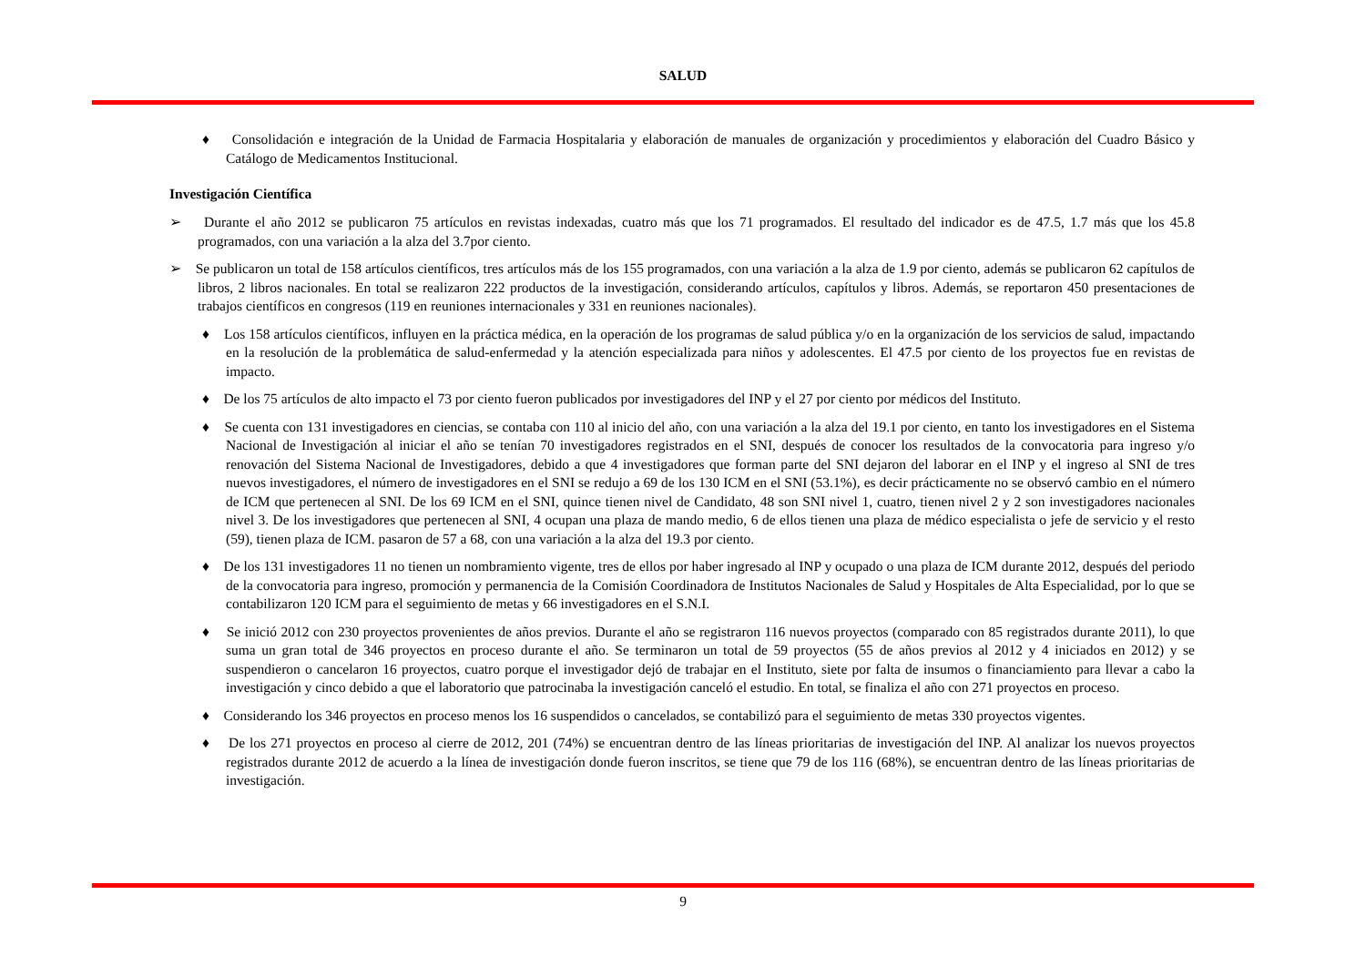SALUD
♦ Consolidación e integración de la Unidad de Farmacia Hospitalaria y elaboración de manuales de organización y procedimientos y elaboración del Cuadro Básico y Catálogo de Medicamentos Institucional.
Investigación Científica
➢ Durante el año 2012 se publicaron 75 artículos en revistas indexadas, cuatro más que los 71 programados. El resultado del indicador es de 47.5, 1.7 más que los 45.8 programados, con una variación a la alza del 3.7por ciento.
➢ Se publicaron un total de 158 artículos científicos, tres artículos más de los 155 programados, con una variación a la alza de 1.9 por ciento, además se publicaron 62 capítulos de libros, 2 libros nacionales. En total se realizaron 222 productos de la investigación, considerando artículos, capítulos y libros. Además, se reportaron 450 presentaciones de trabajos científicos en congresos (119 en reuniones internacionales y 331 en reuniones nacionales).
♦ Los 158 artículos científicos, influyen en la práctica médica, en la operación de los programas de salud pública y/o en la organización de los servicios de salud, impactando en la resolución de la problemática de salud-enfermedad y la atención especializada para niños y adolescentes. El 47.5 por ciento de los proyectos fue en revistas de impacto.
♦ De los 75 artículos de alto impacto el 73 por ciento fueron publicados por investigadores del INP y el 27 por ciento por médicos del Instituto.
♦ Se cuenta con 131 investigadores en ciencias, se contaba con 110 al inicio del año, con una variación a la alza del 19.1 por ciento, en tanto los investigadores en el Sistema Nacional de Investigación al iniciar el año se tenían 70 investigadores registrados en el SNI, después de conocer los resultados de la convocatoria para ingreso y/o renovación del Sistema Nacional de Investigadores, debido a que 4 investigadores que forman parte del SNI dejaron del laborar en el INP y el ingreso al SNI de tres nuevos investigadores, el número de investigadores en el SNI se redujo a 69 de los 130 ICM en el SNI (53.1%), es decir prácticamente no se observó cambio en el número de ICM que pertenecen al SNI. De los 69 ICM en el SNI, quince tienen nivel de Candidato, 48 son SNI nivel 1, cuatro, tienen nivel 2 y 2 son investigadores nacionales nivel 3. De los investigadores que pertenecen al SNI, 4 ocupan una plaza de mando medio, 6 de ellos tienen una plaza de médico especialista o jefe de servicio y el resto (59), tienen plaza de ICM. pasaron de 57 a 68, con una variación a la alza del 19.3 por ciento.
♦ De los 131 investigadores 11 no tienen un nombramiento vigente, tres de ellos por haber ingresado al INP y ocupado o una plaza de ICM durante 2012, después del periodo de la convocatoria para ingreso, promoción y permanencia de la Comisión Coordinadora de Institutos Nacionales de Salud y Hospitales de Alta Especialidad, por lo que se contabilizaron 120 ICM para el seguimiento de metas y 66 investigadores en el S.N.I.
♦ Se inició 2012 con 230 proyectos provenientes de años previos. Durante el año se registraron 116 nuevos proyectos (comparado con 85 registrados durante 2011), lo que suma un gran total de 346 proyectos en proceso durante el año. Se terminaron un total de 59 proyectos (55 de años previos al 2012 y 4 iniciados en 2012) y se suspendieron o cancelaron 16 proyectos, cuatro porque el investigador dejó de trabajar en el Instituto, siete por falta de insumos o financiamiento para llevar a cabo la investigación y cinco debido a que el laboratorio que patrocinaba la investigación canceló el estudio. En total, se finaliza el año con 271 proyectos en proceso.
♦ Considerando los 346 proyectos en proceso menos los 16 suspendidos o cancelados, se contabilizó para el seguimiento de metas 330 proyectos vigentes.
♦ De los 271 proyectos en proceso al cierre de 2012, 201 (74%) se encuentran dentro de las líneas prioritarias de investigación del INP. Al analizar los nuevos proyectos registrados durante 2012 de acuerdo a la línea de investigación donde fueron inscritos, se tiene que 79 de los 116 (68%), se encuentran dentro de las líneas prioritarias de investigación.
9